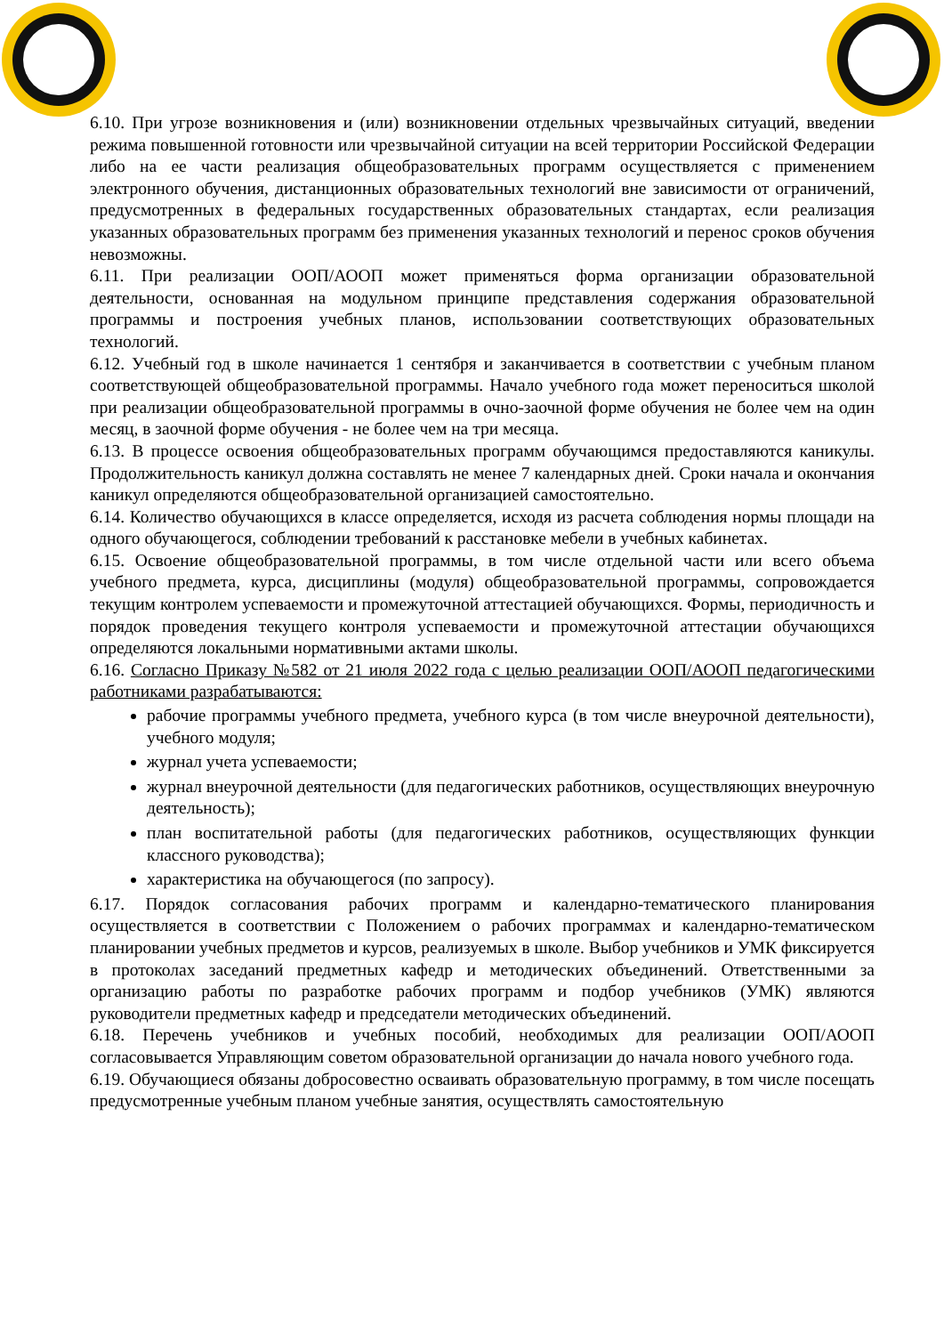6.10. При угрозе возникновения и (или) возникновении отдельных чрезвычайных ситуаций, введении режима повышенной готовности или чрезвычайной ситуации на всей территории Российской Федерации либо на ее части реализация общеобразовательных программ осуществляется с применением электронного обучения, дистанционных образовательных технологий вне зависимости от ограничений, предусмотренных в федеральных государственных образовательных стандартах, если реализация указанных образовательных программ без применения указанных технологий и перенос сроков обучения невозможны.
6.11. При реализации ООП/АООП может применяться форма организации образовательной деятельности, основанная на модульном принципе представления содержания образовательной программы и построения учебных планов, использовании соответствующих образовательных технологий.
6.12. Учебный год в школе начинается 1 сентября и заканчивается в соответствии с учебным планом соответствующей общеобразовательной программы. Начало учебного года может переноситься школой при реализации общеобразовательной программы в очно-заочной форме обучения не более чем на один месяц, в заочной форме обучения - не более чем на три месяца.
6.13. В процессе освоения общеобразовательных программ обучающимся предоставляются каникулы. Продолжительность каникул должна составлять не менее 7 календарных дней. Сроки начала и окончания каникул определяются общеобразовательной организацией самостоятельно.
6.14. Количество обучающихся в классе определяется, исходя из расчета соблюдения нормы площади на одного обучающегося, соблюдении требований к расстановке мебели в учебных кабинетах.
6.15. Освоение общеобразовательной программы, в том числе отдельной части или всего объема учебного предмета, курса, дисциплины (модуля) общеобразовательной программы, сопровождается текущим контролем успеваемости и промежуточной аттестацией обучающихся. Формы, периодичность и порядок проведения текущего контроля успеваемости и промежуточной аттестации обучающихся определяются локальными нормативными актами школы.
6.16. Согласно Приказу №582 от 21 июля 2022 года с целью реализации ООП/АООП педагогическими работниками разрабатываются:
рабочие программы учебного предмета, учебного курса (в том числе внеурочной деятельности), учебного модуля;
журнал учета успеваемости;
журнал внеурочной деятельности (для педагогических работников, осуществляющих внеурочную деятельность);
план воспитательной работы (для педагогических работников, осуществляющих функции классного руководства);
характеристика на обучающегося (по запросу).
6.17. Порядок согласования рабочих программ и календарно-тематического планирования осуществляется в соответствии с Положением о рабочих программах и календарно-тематическом планировании учебных предметов и курсов, реализуемых в школе. Выбор учебников и УМК фиксируется в протоколах заседаний предметных кафедр и методических объединений. Ответственными за организацию работы по разработке рабочих программ и подбор учебников (УМК) являются руководители предметных кафедр и председатели методических объединений.
6.18. Перечень учебников и учебных пособий, необходимых для реализации ООП/АООП согласовывается Управляющим советом образовательной организации до начала нового учебного года.
6.19. Обучающиеся обязаны добросовестно осваивать образовательную программу, в том числе посещать предусмотренные учебным планом учебные занятия, осуществлять самостоятельную